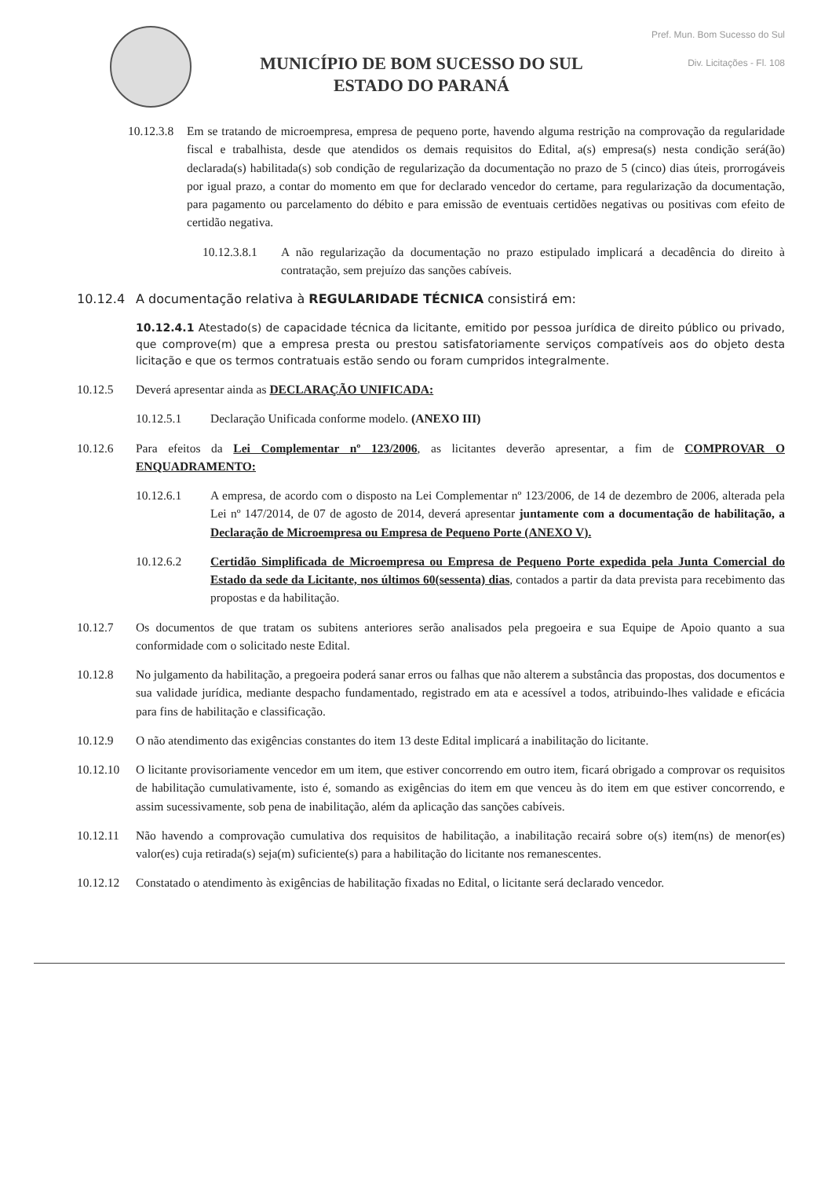MUNICÍPIO DE BOM SUCESSO DO SUL
ESTADO DO PARANÁ
Pref. Mun. Bom Sucesso do Sul
Div. Licitações - Fl. 108
10.12.3.8 Em se tratando de microempresa, empresa de pequeno porte, havendo alguma restrição na comprovação da regularidade fiscal e trabalhista, desde que atendidos os demais requisitos do Edital, a(s) empresa(s) nesta condição será(ão) declarada(s) habilitada(s) sob condição de regularização da documentação no prazo de 5 (cinco) dias úteis, prorrogáveis por igual prazo, a contar do momento em que for declarado vencedor do certame, para regularização da documentação, para pagamento ou parcelamento do débito e para emissão de eventuais certidões negativas ou positivas com efeito de certidão negativa.
10.12.3.8.1 A não regularização da documentação no prazo estipulado implicará a decadência do direito à contratação, sem prejuízo das sanções cabíveis.
10.12.4 A documentação relativa à REGULARIDADE TÉCNICA consistirá em:
10.12.4.1 Atestado(s) de capacidade técnica da licitante, emitido por pessoa jurídica de direito público ou privado, que comprove(m) que a empresa presta ou prestou satisfatoriamente serviços compatíveis aos do objeto desta licitação e que os termos contratuais estão sendo ou foram cumpridos integralmente.
10.12.5 Deverá apresentar ainda as DECLARAÇÃO UNIFICADA:
10.12.5.1 Declaração Unificada conforme modelo. (ANEXO III)
10.12.6 Para efeitos da Lei Complementar nº 123/2006, as licitantes deverão apresentar, a fim de COMPROVAR O ENQUADRAMENTO:
10.12.6.1 A empresa, de acordo com o disposto na Lei Complementar nº 123/2006, de 14 de dezembro de 2006, alterada pela Lei nº 147/2014, de 07 de agosto de 2014, deverá apresentar juntamente com a documentação de habilitação, a Declaração de Microempresa ou Empresa de Pequeno Porte (ANEXO V).
10.12.6.2 Certidão Simplificada de Microempresa ou Empresa de Pequeno Porte expedida pela Junta Comercial do Estado da sede da Licitante, nos últimos 60(sessenta) dias, contados a partir da data prevista para recebimento das propostas e da habilitação.
10.12.7 Os documentos de que tratam os subitens anteriores serão analisados pela pregoeira e sua Equipe de Apoio quanto a sua conformidade com o solicitado neste Edital.
10.12.8 No julgamento da habilitação, a pregoeira poderá sanar erros ou falhas que não alterem a substância das propostas, dos documentos e sua validade jurídica, mediante despacho fundamentado, registrado em ata e acessível a todos, atribuindo-lhes validade e eficácia para fins de habilitação e classificação.
10.12.9 O não atendimento das exigências constantes do item 13 deste Edital implicará a inabilitação do licitante.
10.12.10 O licitante provisoriamente vencedor em um item, que estiver concorrendo em outro item, ficará obrigado a comprovar os requisitos de habilitação cumulativamente, isto é, somando as exigências do item em que venceu às do item em que estiver concorrendo, e assim sucessivamente, sob pena de inabilitação, além da aplicação das sanções cabíveis.
10.12.11 Não havendo a comprovação cumulativa dos requisitos de habilitação, a inabilitação recairá sobre o(s) item(ns) de menor(es) valor(es) cuja retirada(s) seja(m) suficiente(s) para a habilitação do licitante nos remanescentes.
10.12.12 Constatado o atendimento às exigências de habilitação fixadas no Edital, o licitante será declarado vencedor.